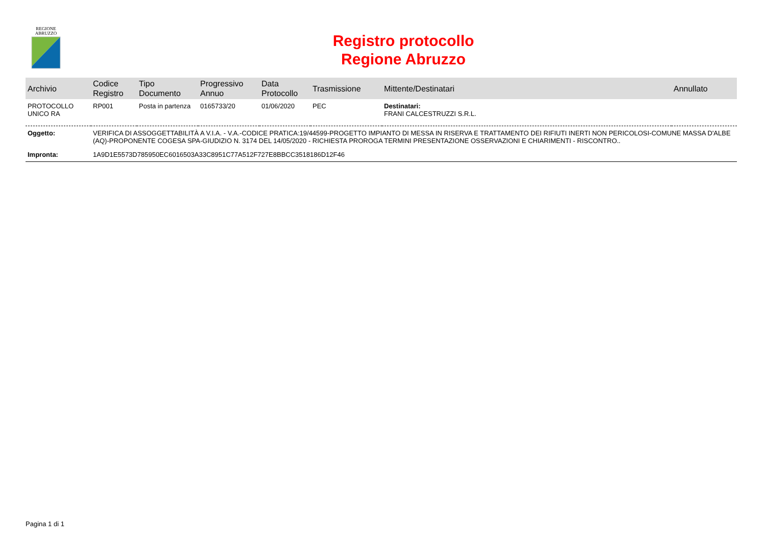REGIONE
ABRUZZO
Registro protocollo
Regione Abruzzo
| Archivio | Codice Registro | Tipo Documento | Progressivo Annuo | Data Protocollo | Trasmissione | Mittente/Destinatari | Annullato |
| --- | --- | --- | --- | --- | --- | --- | --- |
| PROTOCOLLO UNICO RA | RP001 | Posta in partenza | 0165733/20 | 01/06/2020 | PEC | Destinatari: FRANI CALCESTRUZZI S.R.L. | |
| Oggetto: | VERIFICA DI ASSOGGETTABILITÀ A V.I.A. - V.A.-CODICE PRATICA:19/44599-PROGETTO IMPIANTO DI MESSA IN RISERVA E TRATTAMENTO DEI RIFIUTI INERTI NON PERICOLOSI-COMUNE MASSA D'ALBE (AQ)-PROPONENTE COGESA SPA-GIUDIZIO N. 3174 DEL 14/05/2020 - RICHIESTA PROROGA TERMINI PRESENTAZIONE OSSERVAZIONI E CHIARIMENTI - RISCONTRO.. | | | | | | |
| Impronta: | 1A9D1E5573D785950EC6016503A33C8951C77A512F727E8BBCC3518186D12F46 | | | | | | |
Pagina 1 di 1